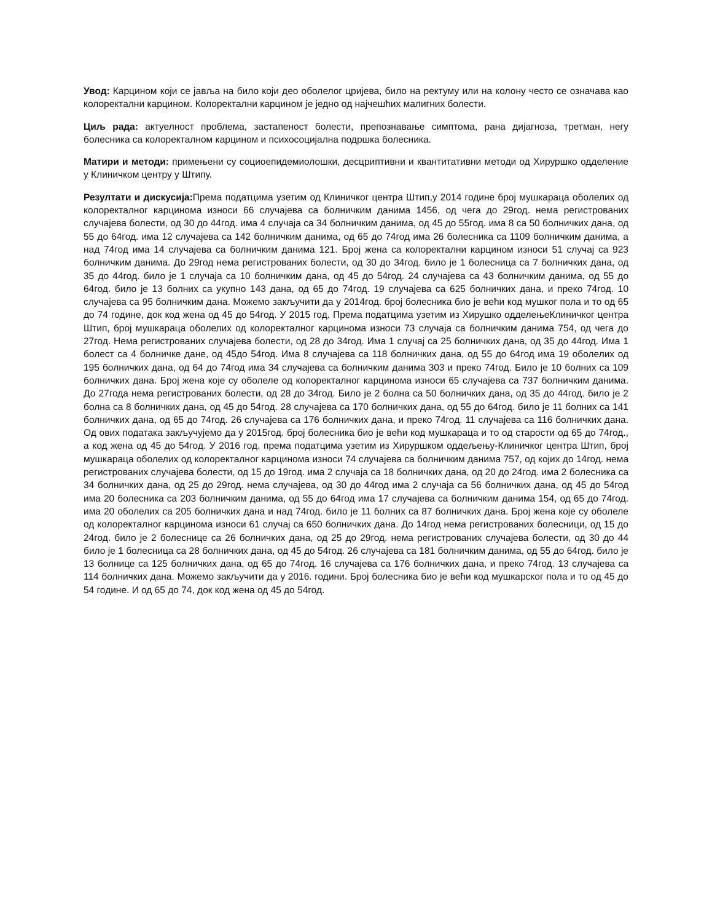Увод: Карцином који се јавља на било који део оболелог цријева, било на ректуму или на колону често се означава као колоректални карцином. Колоректални карцином је једно од најчешћих малигних болести.
Циљ рада: актуелност проблема, застапеност болести, препознавање симптома, рана дијагноза, третман, негу болесника са колоректалном карцином и психосоцијална подршка болесника.
Матири и методи: примењени су социоепидемиолошки, десцриптивни и квантитативни методи од Хируршко одделение у Клиничком центру у Штипу.
Резултати и дискусија: Према податцима узетим од Клиничког центра Штип,у 2014 године број мушкараца оболелих од колоректалног карцинома износи 66 случајева са болничким данима 1456, од чега до 29год. нема регистрованих случајева болести, од 30 до 44год. има 4 случаја са 34 болничким данима, од 45 до 55год. има 8 са 50 болничких дана, од 55 до 64год. има 12 случајева са 142 болничким данима, од 65 до 74год има 26 болесника са 1109 болничким данима, а над 74год има 14 случајева са болничким данима 121. Број жена са колоректални карцином износи 51 случај са 923 болничким данима. До 29год нема регистрованих болести, од 30 до 34год. било је 1 болесница са 7 болничких дана, од 35 до 44год. било је 1 случаја са 10 болничким дана, од 45 до 54год. 24 случајева са 43 болничким данима, од 55 до 64год. било је 13 болних са укупно 143 дана, од 65 до 74год. 19 случајева са 625 болничких дана, и преко 74год. 10 случајева са 95 болничким дана. Можемо закључити да у 2014год. број болесника био је већи код мушког пола и то од 65 до 74 године, док код жена од 45 до 54год. У 2015 год. Према податцима узетим из Хирушко одделењеКлиничког центра Штип, број мушкараца оболелих од колоректалног карцинома износи 73 случаја са болничким данима 754, од чега до 27год. Нема регистрованих случајева болести, од 28 до 34год. Има 1 случај са 25 болничких дана, од 35 до 44год. Има 1 болест са 4 болничке дане, од 45до 54год. Има 8 случајева са 118 болничких дана, од 55 до 64год има 19 оболелих од 195 болничких дана, од 64 до 74год има 34 случајева са болничким данима 303 и преко 74год. Било је 10 болних са 109 болничких дана. Број жена које су оболеле од колоректалног карцинома износи 65 случајева са 737 болничким данима. До 27года нема регистрованих болести, од 28 до 34год. Било је 2 болна са 50 болничких дана, од 35 до 44год. било је 2 болна са 8 болничких дана, од 45 до 54год. 28 случајева са 170 болничких дана, од 55 до 64год. било је 11 болних са 141 болничких дана, од 65 до 74год. 26 случајева са 176 болничких дана, и преко 74год. 11 случајева са 116 болничких дана. Од ових података закључујемо да у 2015год. број болесника био је већи код мушкараца и то од старости од 65 до 74год., а код жена од 45 до 54год. У 2016 год. према податцима узетим из Хируршком оддељењу-Клиничког центра Штип, број мушкараца оболелих од колоректалног карцинома износи 74 случајева са болничким данима 757, од којих до 14год. нема регистрованих случајева болести, од 15 до 19год. има 2 случаја са 18 болничких дана, од 20 до 24год. има 2 болесника са 34 болничких дана, од 25 до 29год. нема случајева, од 30 до 44год има 2 случаја са 56 болничких дана, од 45 до 54год има 20 болесника са 203 болничким данима, од 55 до 64год има 17 случајева са болничким данима 154, од 65 до 74год. има 20 оболелих са 205 болничких дана и над 74год. било је 11 болних са 87 болничких дана. Број жена које су оболеле од колоректалног карцинома износи 61 случај са 650 болничких дана. До 14год нема регистрованих болесници, од 15 до 24год. било је 2 болеснице са 26 болничких дана, од 25 до 29год. нема регистрованих случајева болести, од 30 до 44 било је 1 болесница са 28 болничких дана, од 45 до 54год. 26 случајева са 181 болничким данима, од 55 до 64год. било је 13 болнице са 125 болничких дана, од 65 до 74год. 16 случајева са 176 болничких дана, и преко 74год. 13 случајева са 114 болничких дана. Можемо закључити да у 2016. години. Број болесника био је већи код мушкарског пола и то од 45 до 54 године. И од 65 до 74, док код жена од 45 до 54год.